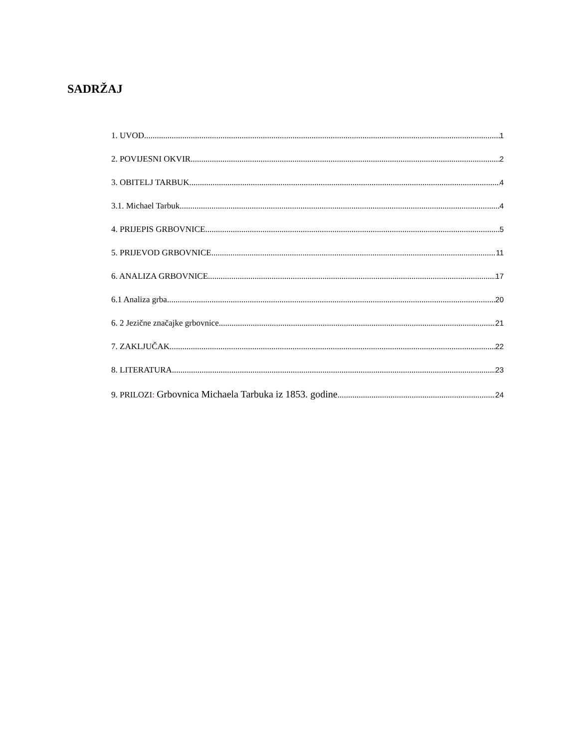SADRŽAJ
1. UVOD 1
2. POVIJESNI OKVIR 2
3. OBITELJ TARBUK 4
3.1. Michael Tarbuk 4
4. PRIJEPIS GRBOVNICE 5
5. PRIJEVOD GRBOVNICE 11
6. ANALIZA GRBOVNICE 17
6.1 Analiza grba 20
6. 2 Jezične značajke grbovnice 21
7. ZAKLJUČAK 22
8. LITERATURA 23
9. PRILOZI: Grbovnica Michaela Tarbuka iz 1853. godine 24